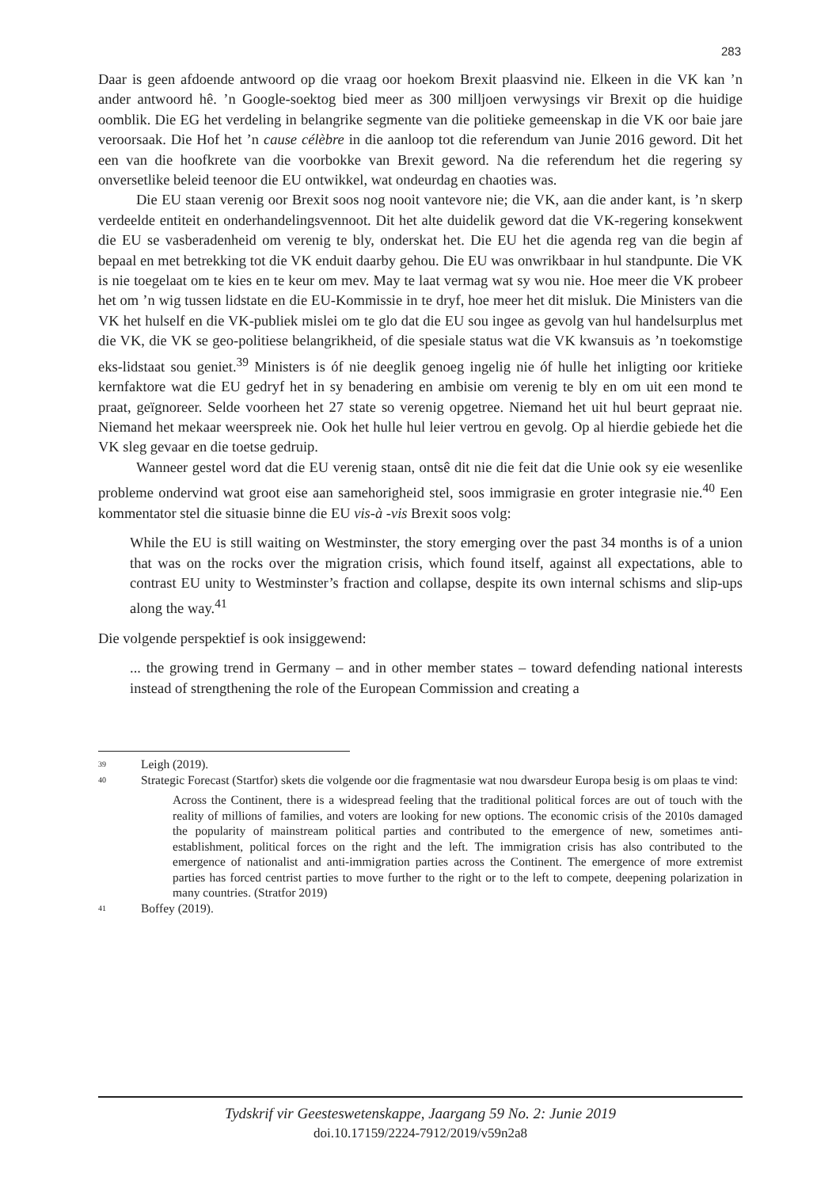283
Daar is geen afdoende antwoord op die vraag oor hoekom Brexit plaasvind nie. Elkeen in die VK kan ’n ander antwoord hê. ’n Google-soektog bied meer as 300 milljoen verwysings vir Brexit op die huidige oomblik. Die EG het verdeling in belangrike segmente van die politieke gemeenskap in die VK oor baie jare veroorsaak. Die Hof het ’n cause célèbre in die aanloop tot die referendum van Junie 2016 geword. Dit het een van die hoofkrete van die voorbokke van Brexit geword. Na die referendum het die regering sy onversetlike beleid teenoor die EU ontwikkel, wat ondeurdag en chaoties was.
Die EU staan verenig oor Brexit soos nog nooit vantevore nie; die VK, aan die ander kant, is ’n skerp verdeelde entiteit en onderhandelingsvennoot. Dit het alte duidelik geword dat die VK-regering konsekwent die EU se vasberadenheid om verenig te bly, onderskat het. Die EU het die agenda reg van die begin af bepaal en met betrekking tot die VK enduit daarby gehou. Die EU was onwrikbaar in hul standpunte. Die VK is nie toegelaat om te kies en te keur om mev. May te laat vermag wat sy wou nie. Hoe meer die VK probeer het om ’n wig tussen lidstate en die EU-Kommissie in te dryf, hoe meer het dit misluk. Die Ministers van die VK het hulself en die VK-publiek mislei om te glo dat die EU sou ingee as gevolg van hul handelsurplus met die VK, die VK se geo-politiese belangrikheid, of die spesiale status wat die VK kwansuis as ’n toekomstige eks-lidstaat sou geniet.<sup>39</sup> Ministers is óf nie deeglik genoeg ingelig nie óf hulle het inligting oor kritieke kernfaktore wat die EU gedryf het in sy benadering en ambisie om verenig te bly en om uit een mond te praat, geïgnoreer. Selde voorheen het 27 state so verenig opgetree. Niemand het uit hul beurt gepraat nie. Niemand het mekaar weerspreek nie. Ook het hulle hul leier vertrou en gevolg. Op al hierdie gebiede het die VK sleg gevaar en die toetse gedruip.
Wanneer gestel word dat die EU verenig staan, ontsê dit nie die feit dat die Unie ook sy eie wesenlike probleme ondervind wat groot eise aan samehorigheid stel, soos immigrasie en groter integrasie nie.<sup>40</sup> Een kommentator stel die situasie binne die EU vis-à -vis Brexit soos volg:
While the EU is still waiting on Westminster, the story emerging over the past 34 months is of a union that was on the rocks over the migration crisis, which found itself, against all expectations, able to contrast EU unity to Westminster’s fraction and collapse, despite its own internal schisms and slip-ups along the way.<sup>41</sup>
Die volgende perspektief is ook insiggewend:
... the growing trend in Germany – and in other member states – toward defending national interests instead of strengthening the role of the European Commission and creating a
39 Leigh (2019).
40 Strategic Forecast (Startfor) skets die volgende oor die fragmentasie wat nou dwarsdeur Europa besig is om plaas te vind:
Across the Continent, there is a widespread feeling that the traditional political forces are out of touch with the reality of millions of families, and voters are looking for new options. The economic crisis of the 2010s damaged the popularity of mainstream political parties and contributed to the emergence of new, sometimes anti-establishment, political forces on the right and the left. The immigration crisis has also contributed to the emergence of nationalist and anti-immigration parties across the Continent. The emergence of more extremist parties has forced centrist parties to move further to the right or to the left to compete, deepening polarization in many countries. (Stratfor 2019)
41 Boffey (2019).
Tydskrif vir Geesteswetenskappe, Jaargang 59 No. 2: Junie 2019
doi.10.17159/2224-7912/2019/v59n2a8